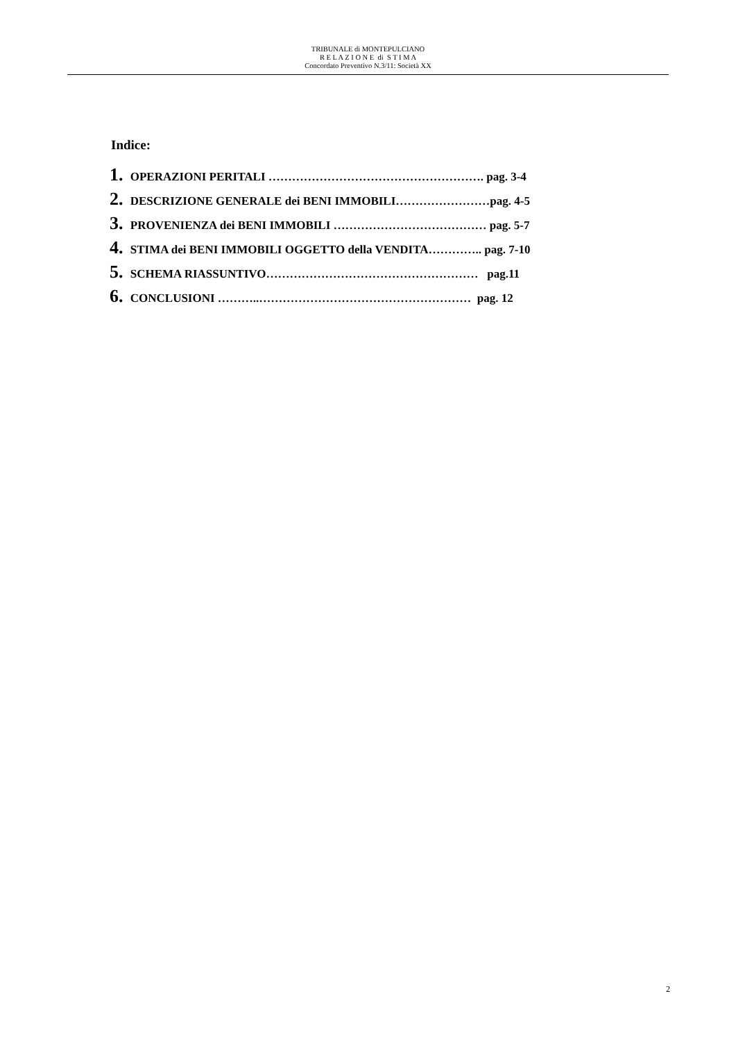TRIBUNALE di MONTEPULCIANO
R E L A Z I O N E di S T I M A
Concordato Preventivo N.3/11: Società XX
Indice:
1. OPERAZIONI PERITALI ………………………………………………. pag. 3-4
2. DESCRIZIONE GENERALE dei BENI IMMOBILI……………………pag. 4-5
3. PROVENIENZA dei BENI IMMOBILI ………………………………… pag. 5-7
4. STIMA dei BENI IMMOBILI OGGETTO della VENDITA………….. pag. 7-10
5. SCHEMA RIASSUNTIVO……………………………………………… pag.11
6. CONCLUSIONI ………..……………………………………………… pag. 12
2